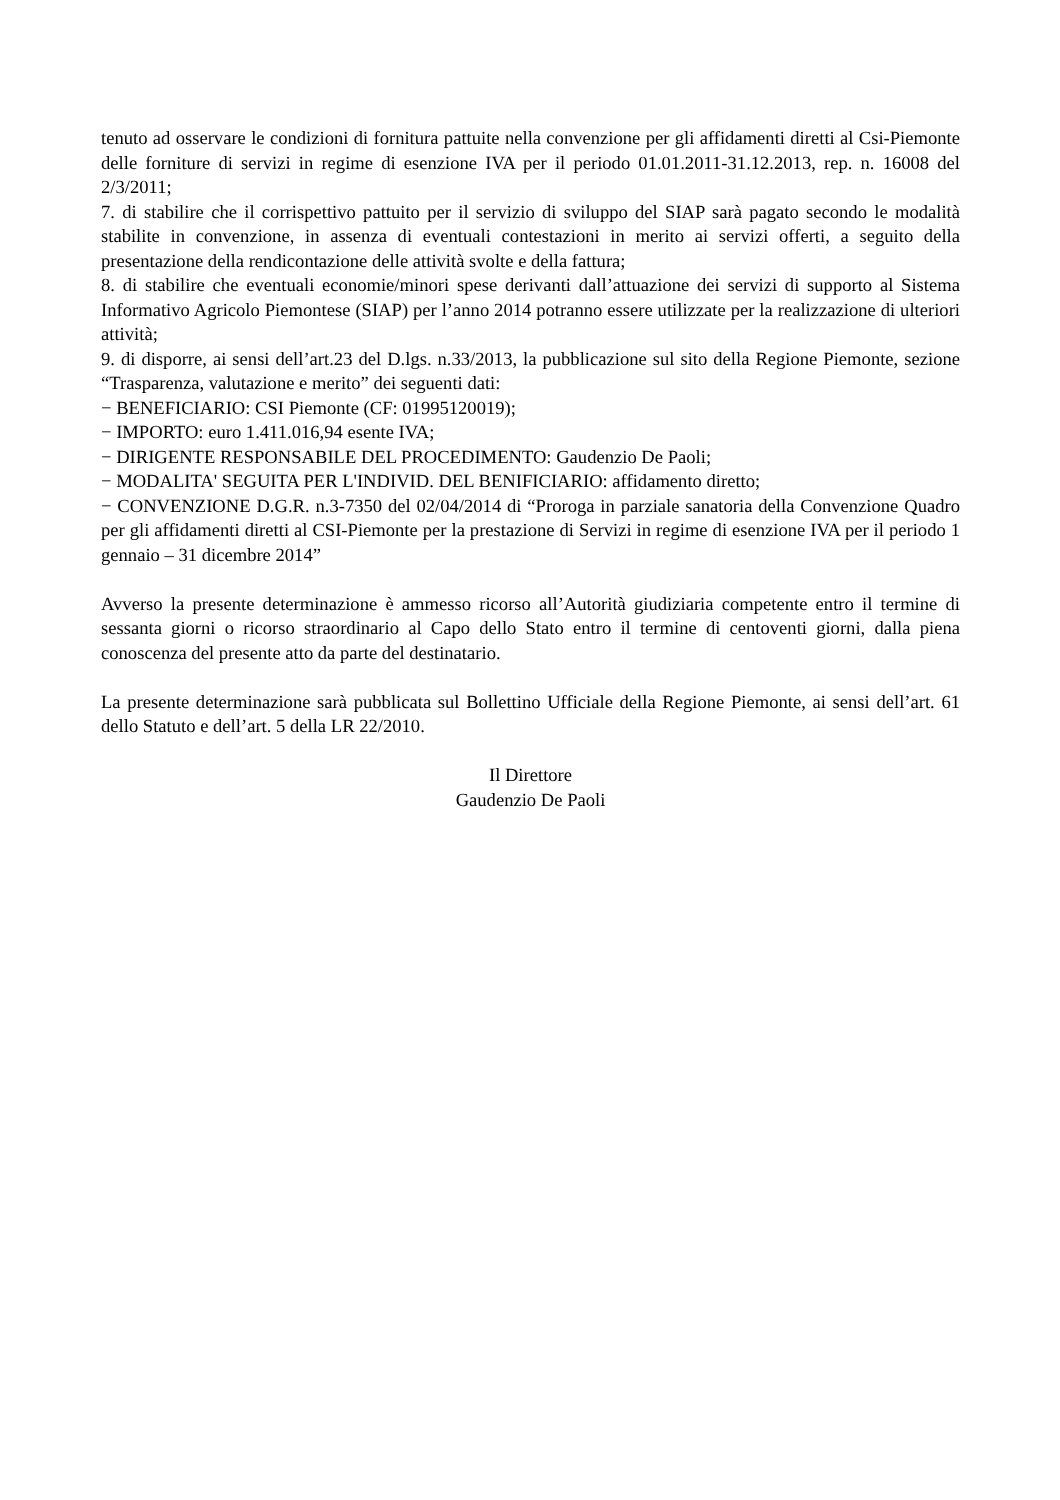tenuto ad osservare le condizioni di fornitura pattuite nella convenzione per gli affidamenti diretti al Csi-Piemonte delle forniture di servizi in regime di esenzione IVA per il periodo 01.01.2011-31.12.2013, rep. n. 16008 del 2/3/2011;
7. di stabilire che il corrispettivo pattuito per il servizio di sviluppo del SIAP sarà pagato secondo le modalità stabilite in convenzione, in assenza di eventuali contestazioni in merito ai servizi offerti, a seguito della presentazione della rendicontazione delle attività svolte e della fattura;
8. di stabilire che eventuali economie/minori spese derivanti dall’attuazione dei servizi di supporto al Sistema Informativo Agricolo Piemontese (SIAP) per l’anno 2014 potranno essere utilizzate per la realizzazione di ulteriori attività;
9. di disporre, ai sensi dell’art.23 del D.lgs. n.33/2013, la pubblicazione sul sito della Regione Piemonte, sezione “Trasparenza, valutazione e merito” dei seguenti dati:
− BENEFICIARIO: CSI Piemonte (CF: 01995120019);
− IMPORTO: euro 1.411.016,94 esente IVA;
− DIRIGENTE RESPONSABILE DEL PROCEDIMENTO: Gaudenzio De Paoli;
− MODALITA' SEGUITA PER L'INDIVID. DEL BENIFICIARIO: affidamento diretto;
− CONVENZIONE D.G.R. n.3-7350 del 02/04/2014 di “Proroga in parziale sanatoria della Convenzione Quadro per gli affidamenti diretti al CSI-Piemonte per la prestazione di Servizi in regime di esenzione IVA per il periodo 1 gennaio – 31 dicembre 2014”
Avverso la presente determinazione è ammesso ricorso all’Autorità giudiziaria competente entro il termine di sessanta giorni o ricorso straordinario al Capo dello Stato entro il termine di centoventi giorni, dalla piena conoscenza del presente atto da parte del destinatario.
La presente determinazione sarà pubblicata sul Bollettino Ufficiale della Regione Piemonte, ai sensi dell’art. 61 dello Statuto e dell’art. 5 della LR 22/2010.
Il Direttore
Gaudenzio De Paoli